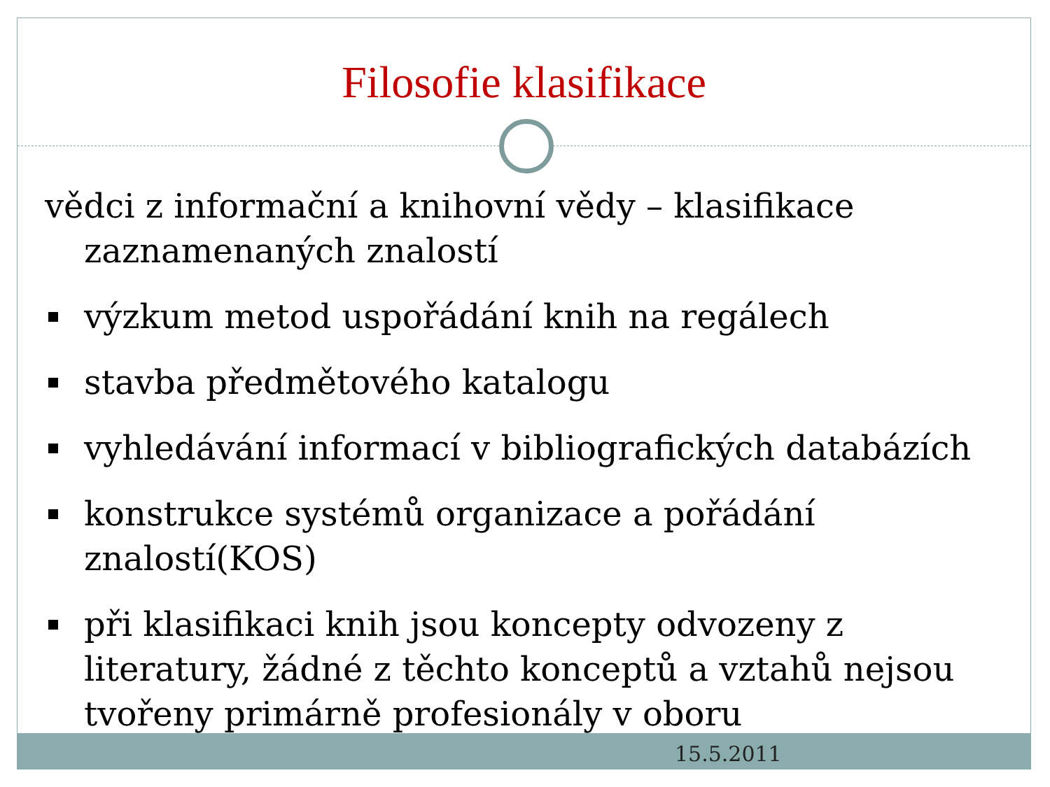Filosofie klasifikace
vědci z informační a knihovní vědy – klasifikace zaznamenaných znalostí
výzkum metod uspořádání knih na regálech
stavba předmětového katalogu
vyhledávání informací v bibliografických databázích
konstrukce systémů organizace a pořádání znalostí(KOS)
při klasifikaci knih jsou koncepty odvozeny z literatury, žádné z těchto konceptů a vztahů nejsou tvořeny primárně profesionály v oboru
15.5.2011